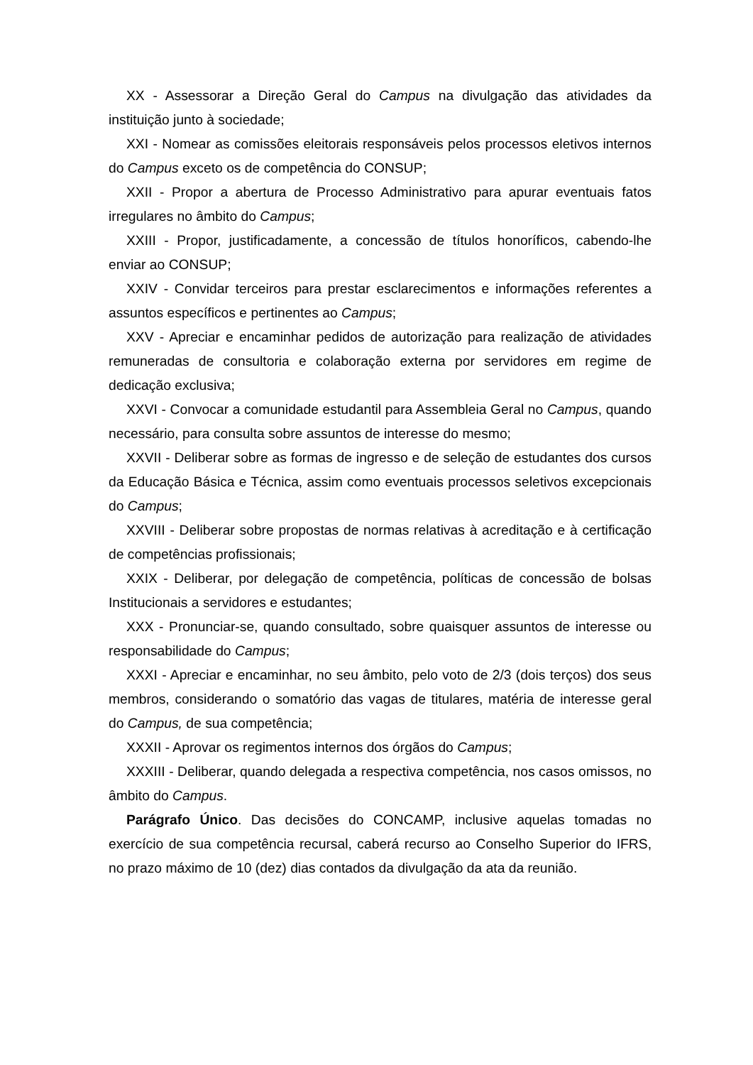XX - Assessorar a Direção Geral do Campus na divulgação das atividades da instituição junto à sociedade;
XXI - Nomear as comissões eleitorais responsáveis pelos processos eletivos internos do Campus exceto os de competência do CONSUP;
XXII - Propor a abertura de Processo Administrativo para apurar eventuais fatos irregulares no âmbito do Campus;
XXIII - Propor, justificadamente, a concessão de títulos honoríficos, cabendo-lhe enviar ao CONSUP;
XXIV - Convidar terceiros para prestar esclarecimentos e informações referentes a assuntos específicos e pertinentes ao Campus;
XXV - Apreciar e encaminhar pedidos de autorização para realização de atividades remuneradas de consultoria e colaboração externa por servidores em regime de dedicação exclusiva;
XXVI - Convocar a comunidade estudantil para Assembleia Geral no Campus, quando necessário, para consulta sobre assuntos de interesse do mesmo;
XXVII - Deliberar sobre as formas de ingresso e de seleção de estudantes dos cursos da Educação Básica e Técnica, assim como eventuais processos seletivos excepcionais do Campus;
XXVIII - Deliberar sobre propostas de normas relativas à acreditação e à certificação de competências profissionais;
XXIX - Deliberar, por delegação de competência, políticas de concessão de bolsas Institucionais a servidores e estudantes;
XXX - Pronunciar-se, quando consultado, sobre quaisquer assuntos de interesse ou responsabilidade do Campus;
XXXI - Apreciar e encaminhar, no seu âmbito, pelo voto de 2/3 (dois terços) dos seus membros, considerando o somatório das vagas de titulares, matéria de interesse geral do Campus, de sua competência;
XXXII - Aprovar os regimentos internos dos órgãos do Campus;
XXXIII - Deliberar, quando delegada a respectiva competência, nos casos omissos, no âmbito do Campus.
Parágrafo Único. Das decisões do CONCAMP, inclusive aquelas tomadas no exercício de sua competência recursal, caberá recurso ao Conselho Superior do IFRS, no prazo máximo de 10 (dez) dias contados da divulgação da ata da reunião.